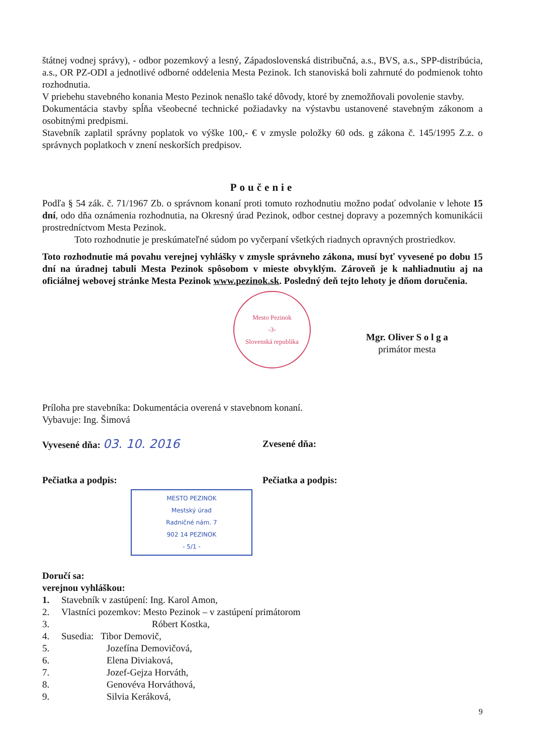štátnej vodnej správy), - odbor pozemkový a lesný, Západoslovenská distribučná, a.s., BVS, a.s., SPP-distribúcia, a.s., OR PZ-ODI a jednotlivé odborné oddelenia Mesta Pezinok. Ich stanoviská boli zahrnuté do podmienok tohto rozhodnutia.
V priebehu stavebného konania Mesto Pezinok nenašlo také dôvody, ktoré by znemožňovali povolenie stavby.
Dokumentácia stavby spĺňa všeobecné technické požiadavky na výstavbu ustanovené stavebným zákonom a osobitnými predpismi.
Stavebník zaplatil správny poplatok vo výške 100,- € v zmysle položky 60 ods. g zákona č. 145/1995 Z.z. o správnych poplatkoch v znení neskorších predpisov.
Poučenie
Podľa § 54 zák. č. 71/1967 Zb. o správnom konaní proti tomuto rozhodnutiu možno podať odvolanie v lehote 15 dní, odo dňa oznámenia rozhodnutia, na Okresný úrad Pezinok, odbor cestnej dopravy a pozemných komunikácii prostredníctvom Mesta Pezinok.
Toto rozhodnutie je preskúmateľné súdom po vyčerpaní všetkých riadnych opravných prostriedkov.
Toto rozhodnutie má povahu verejnej vyhlášky v zmysle správneho zákona, musí byť vyvesené po dobu 15 dní na úradnej tabuli Mesta Pezinok spôsobom v mieste obvyklým. Zároveň je k nahliadnutiu aj na oficiálnej webovej stránke Mesta Pezinok www.pezinok.sk. Posledný deň tejto lehoty je dňom doručenia.
Mesto Pezinok
-3-
Slovenská republika
Mgr. Oliver S o l g a
primátor mesta
Príloha pre stavebníka: Dokumentácia overená v stavebnom konaní.
Vybavuje: Ing. Šimová
Vyvesené dňa: 03. 10. 2016
Zvesené dňa:
Pečiatka a podpis: Pečiatka a podpis:
MESTO PEZINOK
Mestský úrad
Radničné nám. 7
902 14 PEZINOK
- 5/1 -
Doručí sa:
verejnou vyhláškou:
1. Stavebník v zastúpení: Ing. Karol Amon,
2. Vlastníci pozemkov: Mesto Pezinok – v zastúpení primátorom
3. Róbert Kostka,
4. Susedia: Tibor Demovič,
5. Jozefína Demovičová,
6. Elena Diviaková,
7. Jozef-Gejza Horváth,
8. Genovéva Horváthová,
9. Silvia Keráková,
9